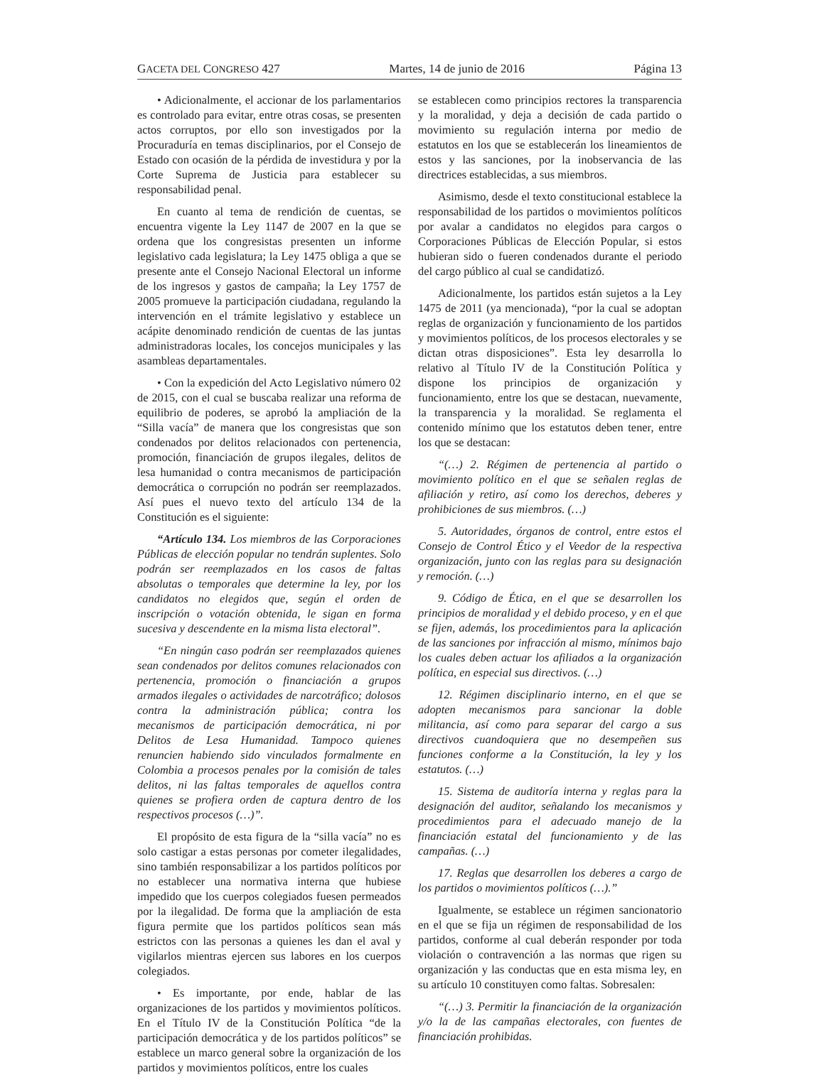GACETA DEL CONGRESO 427 Martes, 14 de junio de 2016 Página 13
• Adicionalmente, el accionar de los parlamentarios es controlado para evitar, entre otras cosas, se presenten actos corruptos, por ello son investigados por la Procuraduría en temas disciplinarios, por el Consejo de Estado con ocasión de la pérdida de investidura y por la Corte Suprema de Justicia para establecer su responsabilidad penal.
En cuanto al tema de rendición de cuentas, se encuentra vigente la Ley 1147 de 2007 en la que se ordena que los congresistas presenten un informe legislativo cada legislatura; la Ley 1475 obliga a que se presente ante el Consejo Nacional Electoral un informe de los ingresos y gastos de campaña; la Ley 1757 de 2005 promueve la participación ciudadana, regulando la intervención en el trámite legislativo y establece un acápite denominado rendición de cuentas de las juntas administradoras locales, los concejos municipales y las asambleas departamentales.
• Con la expedición del Acto Legislativo número 02 de 2015, con el cual se buscaba realizar una reforma de equilibrio de poderes, se aprobó la ampliación de la “Silla vacía” de manera que los congresistas que son condenados por delitos relacionados con pertenencia, promoción, financiación de grupos ilegales, delitos de lesa humanidad o contra mecanismos de participación democrática o corrupción no podrán ser reemplazados. Así pues el nuevo texto del artículo 134 de la Constitución es el siguiente:
“Artículo 134. Los miembros de las Corporaciones Públicas de elección popular no tendrán suplentes. Solo podrán ser reemplazados en los casos de faltas absolutas o temporales que determine la ley, por los candidatos no elegidos que, según el orden de inscripción o votación obtenida, le sigan en forma sucesiva y descendente en la misma lista electoral”.
“En ningún caso podrán ser reemplazados quienes sean condenados por delitos comunes relacionados con pertenencia, promoción o financiación a grupos armados ilegales o actividades de narcotráfico; dolosos contra la administración pública; contra los mecanismos de participación democrática, ni por Delitos de Lesa Humanidad. Tampoco quienes renuncien habiendo sido vinculados formalmente en Colombia a procesos penales por la comisión de tales delitos, ni las faltas temporales de aquellos contra quienes se profiera orden de captura dentro de los respectivos procesos (…)”.
El propósito de esta figura de la “silla vacía” no es solo castigar a estas personas por cometer ilegalidades, sino también responsabilizar a los partidos políticos por no establecer una normativa interna que hubiese impedido que los cuerpos colegiados fuesen permeados por la ilegalidad. De forma que la ampliación de esta figura permite que los partidos políticos sean más estrictos con las personas a quienes les dan el aval y vigilarlos mientras ejercen sus labores en los cuerpos colegiados.
• Es importante, por ende, hablar de las organizaciones de los partidos y movimientos políticos. En el Título IV de la Constitución Política “de la participación democrática y de los partidos políticos” se establece un marco general sobre la organización de los partidos y movimientos políticos, entre los cuales
se establecen como principios rectores la transparencia y la moralidad, y deja a decisión de cada partido o movimiento su regulación interna por medio de estatutos en los que se establecerán los lineamientos de estos y las sanciones, por la inobservancia de las directrices establecidas, a sus miembros.
Asimismo, desde el texto constitucional establece la responsabilidad de los partidos o movimientos políticos por avalar a candidatos no elegidos para cargos o Corporaciones Públicas de Elección Popular, si estos hubieran sido o fueren condenados durante el periodo del cargo público al cual se candidatizó.
Adicionalmente, los partidos están sujetos a la Ley 1475 de 2011 (ya mencionada), “por la cual se adoptan reglas de organización y funcionamiento de los partidos y movimientos políticos, de los procesos electorales y se dictan otras disposiciones”. Esta ley desarrolla lo relativo al Título IV de la Constitución Política y dispone los principios de organización y funcionamiento, entre los que se destacan, nuevamente, la transparencia y la moralidad. Se reglamenta el contenido mínimo que los estatutos deben tener, entre los que se destacan:
“(…) 2. Régimen de pertenencia al partido o movimiento político en el que se señalen reglas de afiliación y retiro, así como los derechos, deberes y prohibiciones de sus miembros. (…)
5. Autoridades, órganos de control, entre estos el Consejo de Control Ético y el Veedor de la respectiva organización, junto con las reglas para su designación y remoción. (…)
9. Código de Ética, en el que se desarrollen los principios de moralidad y el debido proceso, y en el que se fijen, además, los procedimientos para la aplicación de las sanciones por infracción al mismo, mínimos bajo los cuales deben actuar los afiliados a la organización política, en especial sus directivos. (…)
12. Régimen disciplinario interno, en el que se adopten mecanismos para sancionar la doble militancia, así como para separar del cargo a sus directivos cuandoquiera que no desempeñen sus funciones conforme a la Constitución, la ley y los estatutos. (…)
15. Sistema de auditoría interna y reglas para la designación del auditor, señalando los mecanismos y procedimientos para el adecuado manejo de la financiación estatal del funcionamiento y de las campañas. (…)
17. Reglas que desarrollen los deberes a cargo de los partidos o movimientos políticos (…).”
Igualmente, se establece un régimen sancionatorio en el que se fija un régimen de responsabilidad de los partidos, conforme al cual deberán responder por toda violación o contravención a las normas que rigen su organización y las conductas que en esta misma ley, en su artículo 10 constituyen como faltas. Sobresalen:
“(…) 3. Permitir la financiación de la organización y/o la de las campañas electorales, con fuentes de financiación prohibidas.